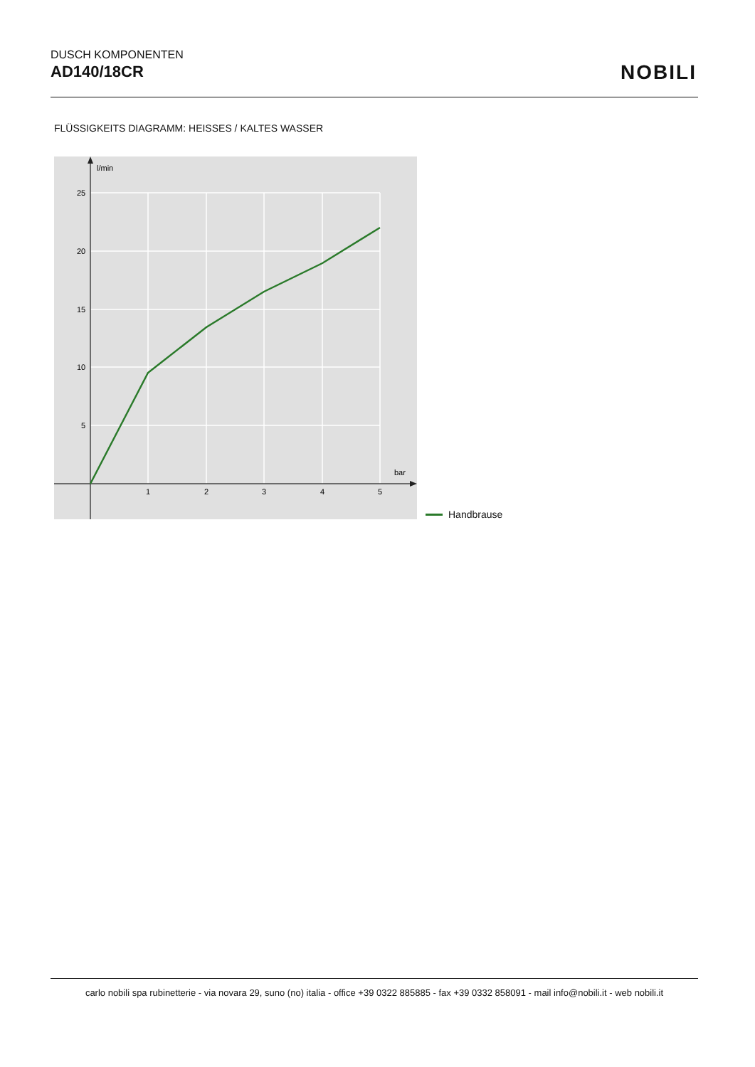DUSCH KOMPONENTEN
AD140/18CR
NOBILI
FLÜSSIGKEITS DIAGRAMM: HEISSES / KALTES WASSER
l/min
25
20
15
10
5
1
2
3
4
5
bar
Handbrause
carlo nobili spa rubinetterie - via novara 29, suno (no) italia - office +39 0322 885885 - fax +39 0332 858091 - mail info@nobili.it - web nobili.it